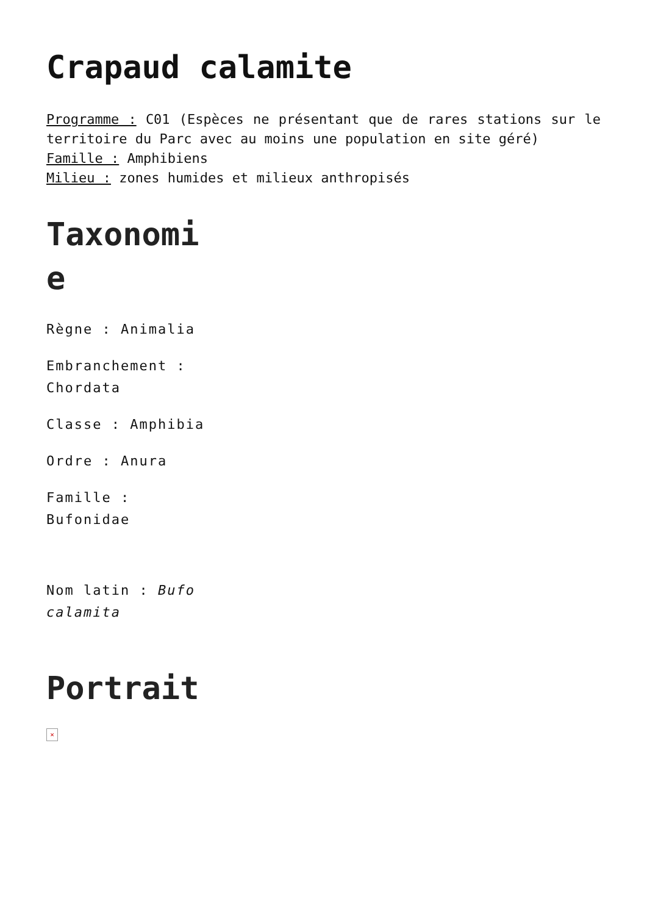Crapaud calamite
Programme : C01 (Espèces ne présentant que de rares stations sur le territoire du Parc avec au moins une population en site géré)
Famille : Amphibiens
Milieu : zones humides et milieux anthropisés
Taxonomie
Règne : Animalia
Embranchement : Chordata
Classe : Amphibia
Ordre : Anura
Famille : Bufonidae
Nom latin : Bufo calamita
Portrait
×